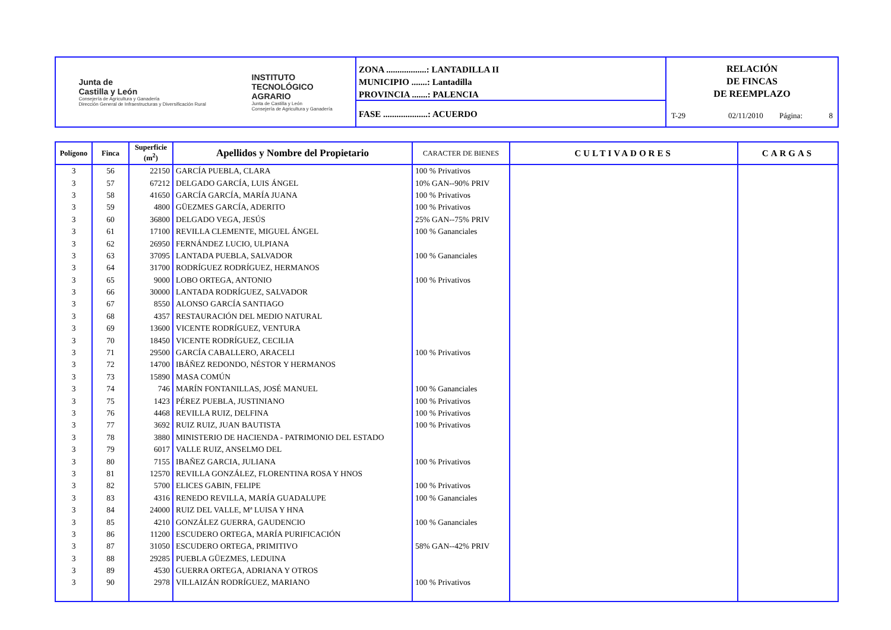Junta de
Castilla y León
Consejería de Agricultura y Ganadería
Dirección General de Infraestructuras y Diversificación Rural
INSTITUTO
TECNOLÓGICO
AGRARIO
Junta de Castilla y León
Consejería de Agricultura y Ganadería
ZONA ..................: LANTADILLA II
MUNICIPIO .......: Lantadilla
PROVINCIA .......: PALENCIA
FASE ....................: ACUERDO
RELACIÓN
DE FINCAS
DE REEMPLAZO
T-29 02/11/2010
Página: 8
| Polígono | Finca | Superficie (m<sup>2</sup>) | Apellidos y Nombre del Propietario | CARACTER DE BIENES | CULTIVADORES | CARGAS |
| --- | --- | --- | --- | --- | --- | --- |
| 3 | 56 | 22150 | GARCÍA PUEBLA, CLARA | 100 % Privativos | | |
| 3 | 57 | 67212 | DELGADO GARCÍA, LUIS ÁNGEL | 10% GAN--90% PRIV | | |
| 3 | 58 | 41650 | GARCÍA GARCÍA, MARÍA JUANA | 100 % Privativos | | |
| 3 | 59 | 4800 | GÜEZMES GARCÍA, ADERITO | 100 % Privativos | | |
| 3 | 60 | 36800 | DELGADO VEGA, JESÚS | 25% GAN--75% PRIV | | |
| 3 | 61 | 17100 | REVILLA CLEMENTE, MIGUEL ÁNGEL | 100 % Gananciales | | |
| 3 | 62 | 26950 | FERNÁNDEZ LUCIO, ULPIANA | | | |
| 3 | 63 | 37095 | LANTADA PUEBLA, SALVADOR | 100 % Gananciales | | |
| 3 | 64 | 31700 | RODRÍGUEZ RODRÍGUEZ, HERMANOS | | | |
| 3 | 65 | 9000 | LOBO ORTEGA, ANTONIO | 100 % Privativos | | |
| 3 | 66 | 30000 | LANTADA RODRÍGUEZ, SALVADOR | | | |
| 3 | 67 | 8550 | ALONSO GARCÍA SANTIAGO | | | |
| 3 | 68 | 4357 | RESTAURACIÓN DEL MEDIO NATURAL | | | |
| 3 | 69 | 13600 | VICENTE RODRÍGUEZ, VENTURA | | | |
| 3 | 70 | 18450 | VICENTE RODRÍGUEZ, CECILIA | | | |
| 3 | 71 | 29500 | GARCÍA CABALLERO, ARACELI | 100 % Privativos | | |
| 3 | 72 | 14700 | IBÁÑEZ REDONDO, NÉSTOR Y HERMANOS | | | |
| 3 | 73 | 15890 | MASA COMÚN | | | |
| 3 | 74 | 746 | MARÍN FONTANILLAS, JOSÉ MANUEL | 100 % Gananciales | | |
| 3 | 75 | 1423 | PÉREZ PUEBLA, JUSTINIANO | 100 % Privativos | | |
| 3 | 76 | 4468 | REVILLA RUIZ, DELFINA | 100 % Privativos | | |
| 3 | 77 | 3692 | RUIZ RUIZ, JUAN BAUTISTA | 100 % Privativos | | |
| 3 | 78 | 3880 | MINISTERIO DE HACIENDA - PATRIMONIO DEL ESTADO | | | |
| 3 | 79 | 6017 | VALLE RUIZ, ANSELMO DEL | | | |
| 3 | 80 | 7155 | IBAÑEZ GARCIA, JULIANA | 100 % Privativos | | |
| 3 | 81 | 12570 | REVILLA GONZÁLEZ, FLORENTINA ROSA Y HNOS | | | |
| 3 | 82 | 5700 | ELICES GABIN, FELIPE | 100 % Privativos | | |
| 3 | 83 | 4316 | RENEDO REVILLA, MARÍA GUADALUPE | 100 % Gananciales | | |
| 3 | 84 | 24000 | RUIZ DEL VALLE, Mª LUISA Y HNA | | | |
| 3 | 85 | 4210 | GONZÁLEZ GUERRA, GAUDENCIO | 100 % Gananciales | | |
| 3 | 86 | 11200 | ESCUDERO ORTEGA, MARÍA PURIFICACIÓN | | | |
| 3 | 87 | 31050 | ESCUDERO ORTEGA, PRIMITIVO | 58% GAN--42% PRIV | | |
| 3 | 88 | 29285 | PUEBLA GÜEZMES, LEDUINA | | | |
| 3 | 89 | 4530 | GUERRA ORTEGA, ADRIANA Y OTROS | | | |
| 3 | 90 | 2978 | VILLAIZÁN RODRÍGUEZ, MARIANO | 100 % Privativos | | |